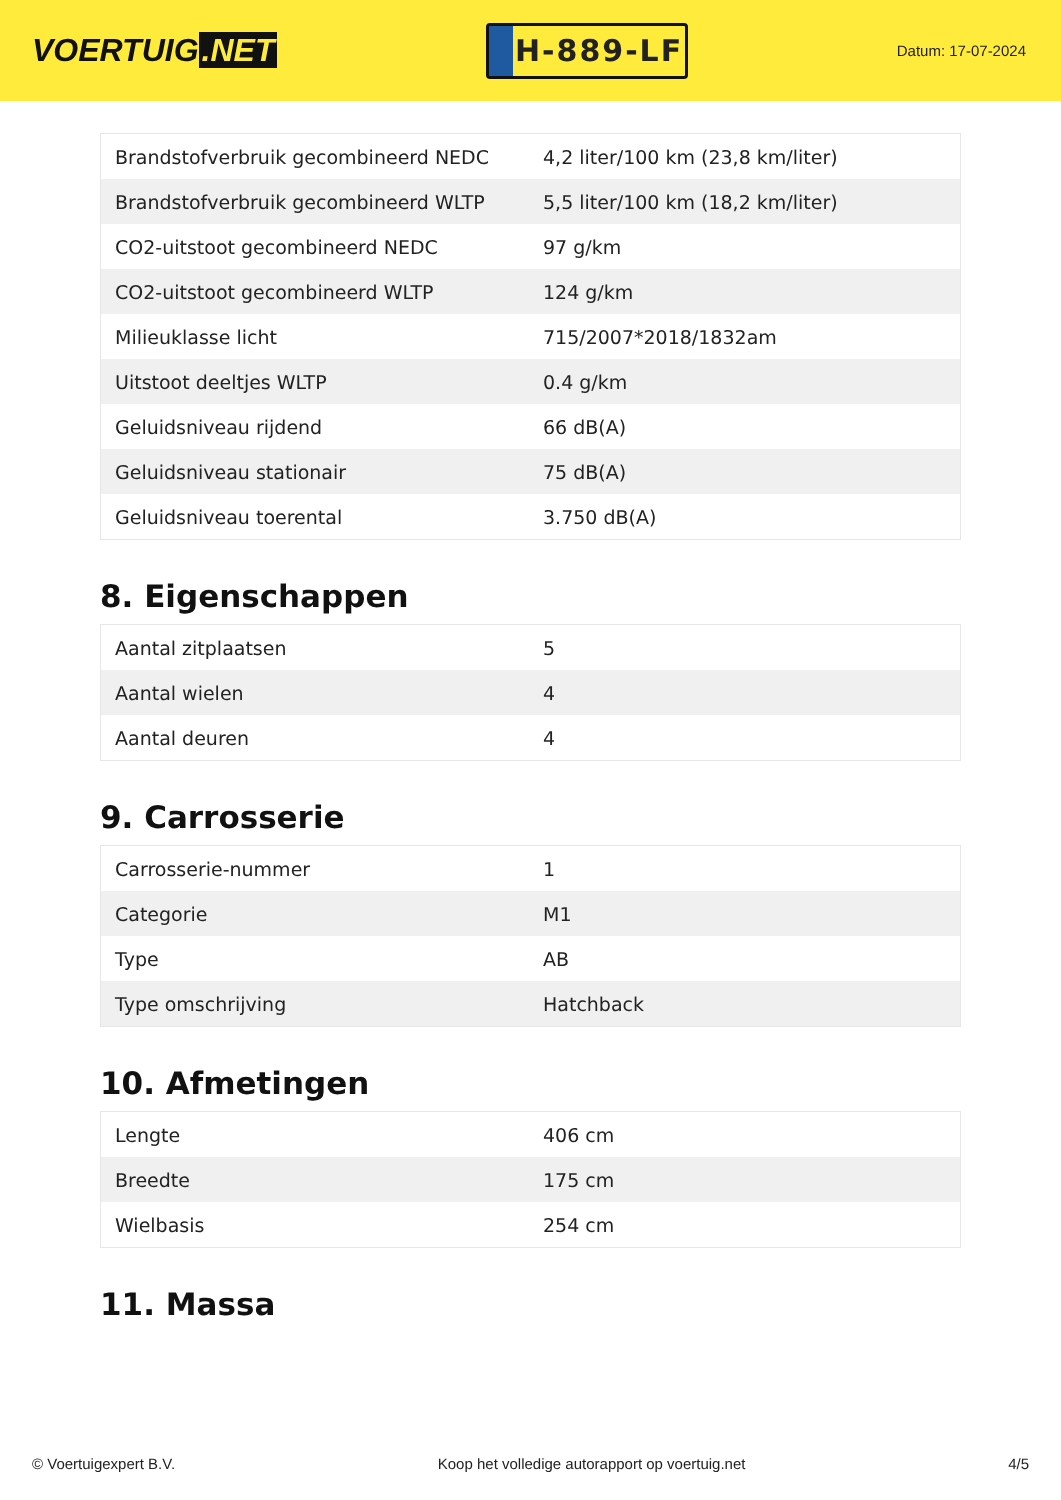VOERTUIG.NET
H-889-LF
Datum: 17-07-2024
| Brandstofverbruik gecombineerd NEDC | 4,2 liter/100 km (23,8 km/liter) |
| Brandstofverbruik gecombineerd WLTP | 5,5 liter/100 km (18,2 km/liter) |
| CO2-uitstoot gecombineerd NEDC | 97 g/km |
| CO2-uitstoot gecombineerd WLTP | 124 g/km |
| Milieuklasse licht | 715/2007*2018/1832am |
| Uitstoot deeltjes WLTP | 0.4 g/km |
| Geluidsniveau rijdend | 66 dB(A) |
| Geluidsniveau stationair | 75 dB(A) |
| Geluidsniveau toerental | 3.750 dB(A) |
8. Eigenschappen
| Aantal zitplaatsen | 5 |
| Aantal wielen | 4 |
| Aantal deuren | 4 |
9. Carrosserie
| Carrosserie-nummer | 1 |
| Categorie | M1 |
| Type | AB |
| Type omschrijving | Hatchback |
10. Afmetingen
| Lengte | 406 cm |
| Breedte | 175 cm |
| Wielbasis | 254 cm |
11. Massa
© Voertuigexpert B.V. Koop het volledige autorapport op voertuig.net 4/5